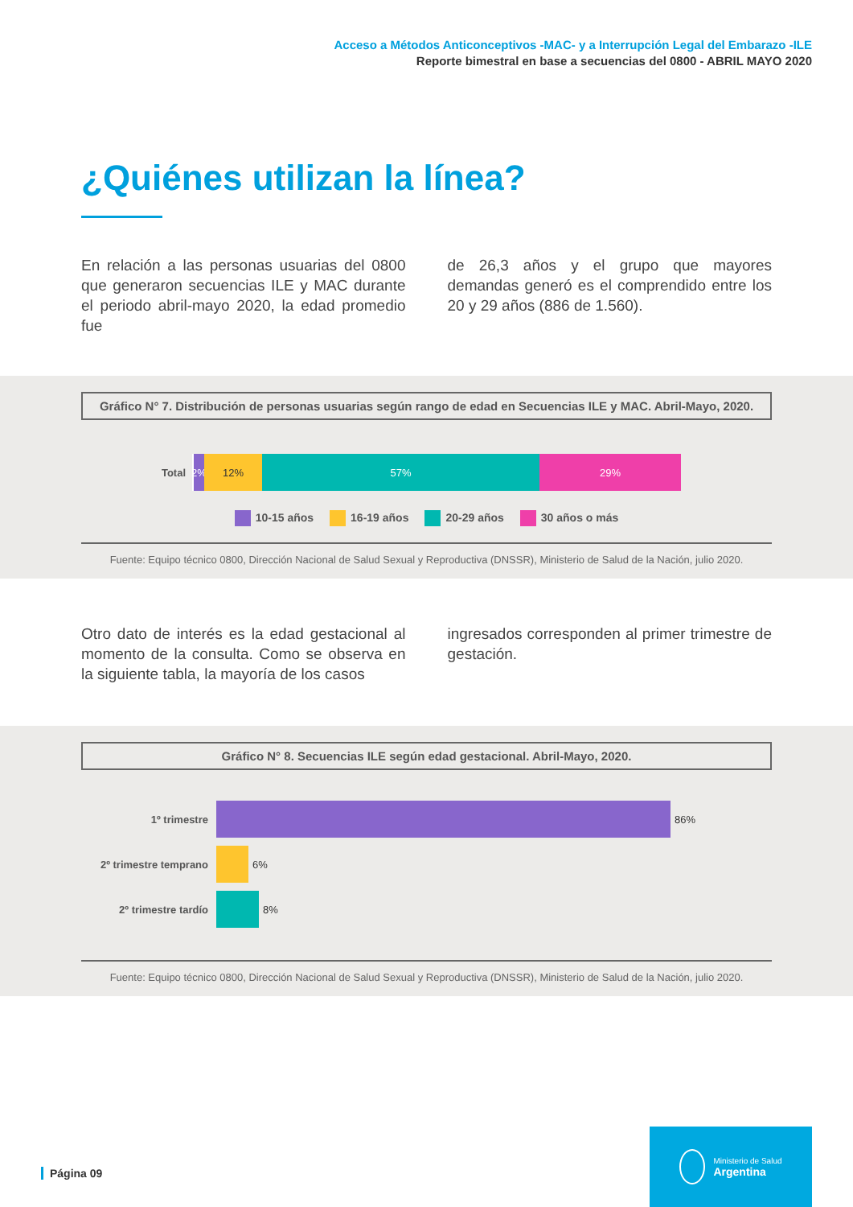Acceso a Métodos Anticonceptivos -MAC- y a Interrupción Legal del Embarazo -ILE
Reporte bimestral en base a secuencias del 0800 - ABRIL MAYO 2020
¿Quiénes utilizan la línea?
En relación a las personas usuarias del 0800 que generaron secuencias ILE y MAC durante el periodo abril-mayo 2020, la edad promedio fue
de 26,3 años y el grupo que mayores demandas generó es el comprendido entre los 20 y 29 años (886 de 1.560).
Gráfico N° 7. Distribución de personas usuarias según rango de edad en Secuencias ILE y MAC. Abril-Mayo, 2020.
Total
2%
12% 57% 29%
10-15 años 16-19 años 20-29 años 30 años o más
Fuente: Equipo técnico 0800, Dirección Nacional de Salud Sexual y Reproductiva (DNSSR), Ministerio de Salud de la Nación, julio 2020.
Otro dato de interés es la edad gestacional al momento de la consulta. Como se observa en la siguiente tabla, la mayoría de los casos
ingresados corresponden al primer trimestre de gestación.
Gráfico N° 8. Secuencias ILE según edad gestacional. Abril-Mayo, 2020.
1º trimestre 86%
2º trimestre temprano
6%
2º trimestre tardío 8%
Fuente: Equipo técnico 0800, Dirección Nacional de Salud Sexual y Reproductiva (DNSSR), Ministerio de Salud de la Nación, julio 2020.
Página 09
Ministerio de Salud
Argentina